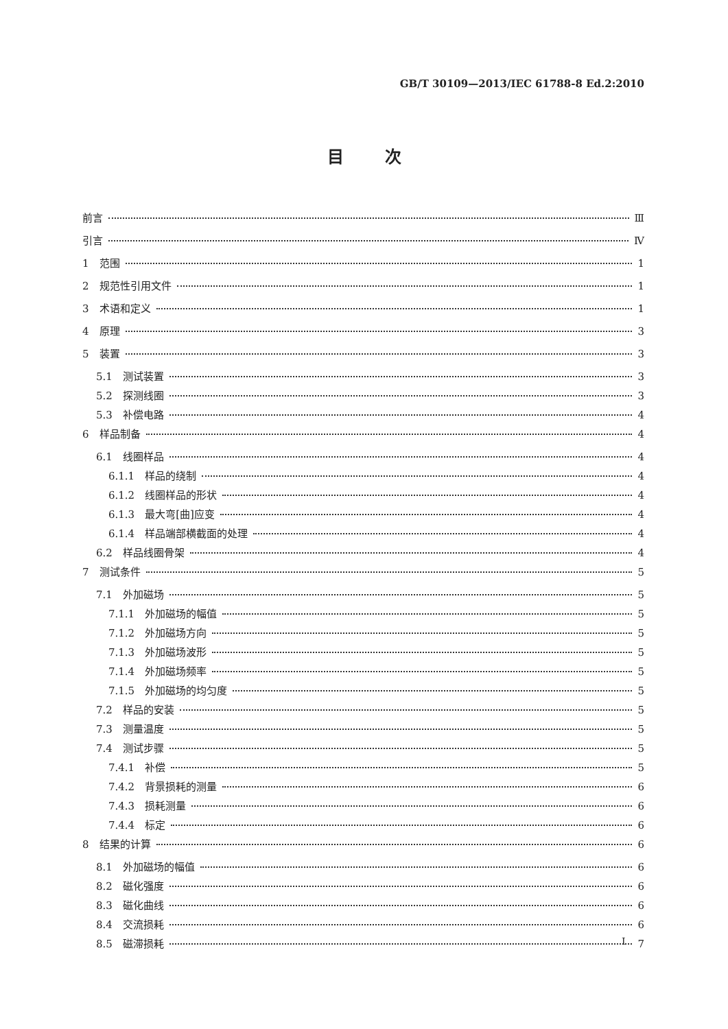GB/T 30109—2013/IEC 61788-8 Ed.2:2010
目次
前言 Ⅲ
引言 Ⅳ
1　范围 1
2　规范性引用文件 1
3　术语和定义 1
4　原理 3
5　装置 3
5.1　测试装置 3
5.2　探测线圈 3
5.3　补偿电路 4
6　样品制备 4
6.1　线圈样品 4
6.1.1　样品的绕制 4
6.1.2　线圈样品的形状 4
6.1.3　最大弯[曲]应变 4
6.1.4　样品端部横截面的处理 4
6.2　样品线圈骨架 4
7　测试条件 5
7.1　外加磁场 5
7.1.1　外加磁场的幅值 5
7.1.2　外加磁场方向 5
7.1.3　外加磁场波形 5
7.1.4　外加磁场频率 5
7.1.5　外加磁场的均匀度 5
7.2　样品的安装 5
7.3　测量温度 5
7.4　测试步骤 5
7.4.1　补偿 5
7.4.2　背景损耗的测量 6
7.4.3　损耗测量 6
7.4.4　标定 6
8　结果的计算 6
8.1　外加磁场的幅值 6
8.2　磁化强度 6
8.3　磁化曲线 6
8.4　交流损耗 6
8.5　磁滞损耗 7
I